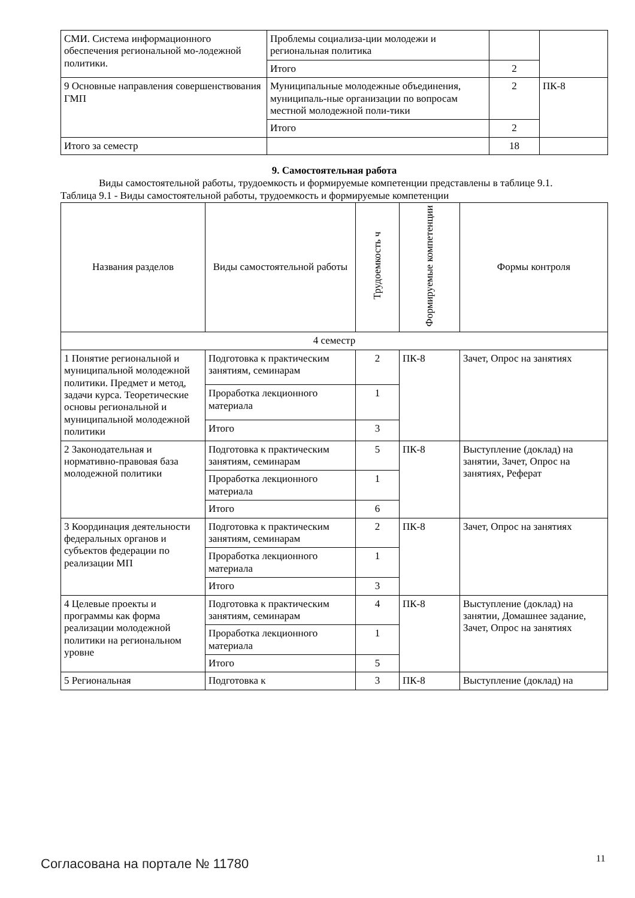| СМИ. Система информационного обеспечения региональной мо-лодежной политики. | Проблемы социализа-ции молодежи и региональная политика | | |
| | Итого | 2 | |
| 9 Основные направления совершенствования ГМП | Муниципальные молодежные объединения, муниципаль-ные организации по вопросам местной молодежной поли-тики | 2 | ПК-8 |
| | Итого | 2 | |
| Итого за семестр | | 18 | |
9. Самостоятельная работа
Виды самостоятельной работы, трудоемкость и формируемые компетенции представлены в таблице 9.1.
Таблица 9.1 - Виды самостоятельной работы, трудоемкость и формируемые компетенции
| Названия разделов | Виды самостоятельной работы | Трудоемкость ч | Формируемые компетенции | Формы контроля |
| --- | --- | --- | --- | --- |
| 4 семестр | | | | |
| 1 Понятие региональной и муниципальной молодежной политики. Предмет и метод, задачи курса. Теоретические основы региональной и муниципальной молодежной политики | Подготовка к практическим занятиям, семинарам | 2 | ПК-8 | Зачет, Опрос на занятиях |
| | Проработка лекционного материала | 1 | | |
| | Итого | 3 | | |
| 2 Законодательная и нормативно-правовая база молодежной политики | Подготовка к практическим занятиям, семинарам | 5 | ПК-8 | Выступление (доклад) на занятии, Зачет, Опрос на занятиях, Реферат |
| | Проработка лекционного материала | 1 | | |
| | Итого | 6 | | |
| 3 Координация деятельности федеральных органов и субъектов федерации по реализации МП | Подготовка к практическим занятиям, семинарам | 2 | ПК-8 | Зачет, Опрос на занятиях |
| | Проработка лекционного материала | 1 | | |
| | Итого | 3 | | |
| 4 Целевые проекты и программы как форма реализации молодежной политики на региональном уровне | Подготовка к практическим занятиям, семинарам | 4 | ПК-8 | Выступление (доклад) на занятии, Домашнее задание, Зачет, Опрос на занятиях |
| | Проработка лекционного материала | 1 | | |
| | Итого | 5 | | |
| 5 Региональная | Подготовка к | 3 | ПК-8 | Выступление (доклад) на |
Согласована на портале № 11780 11